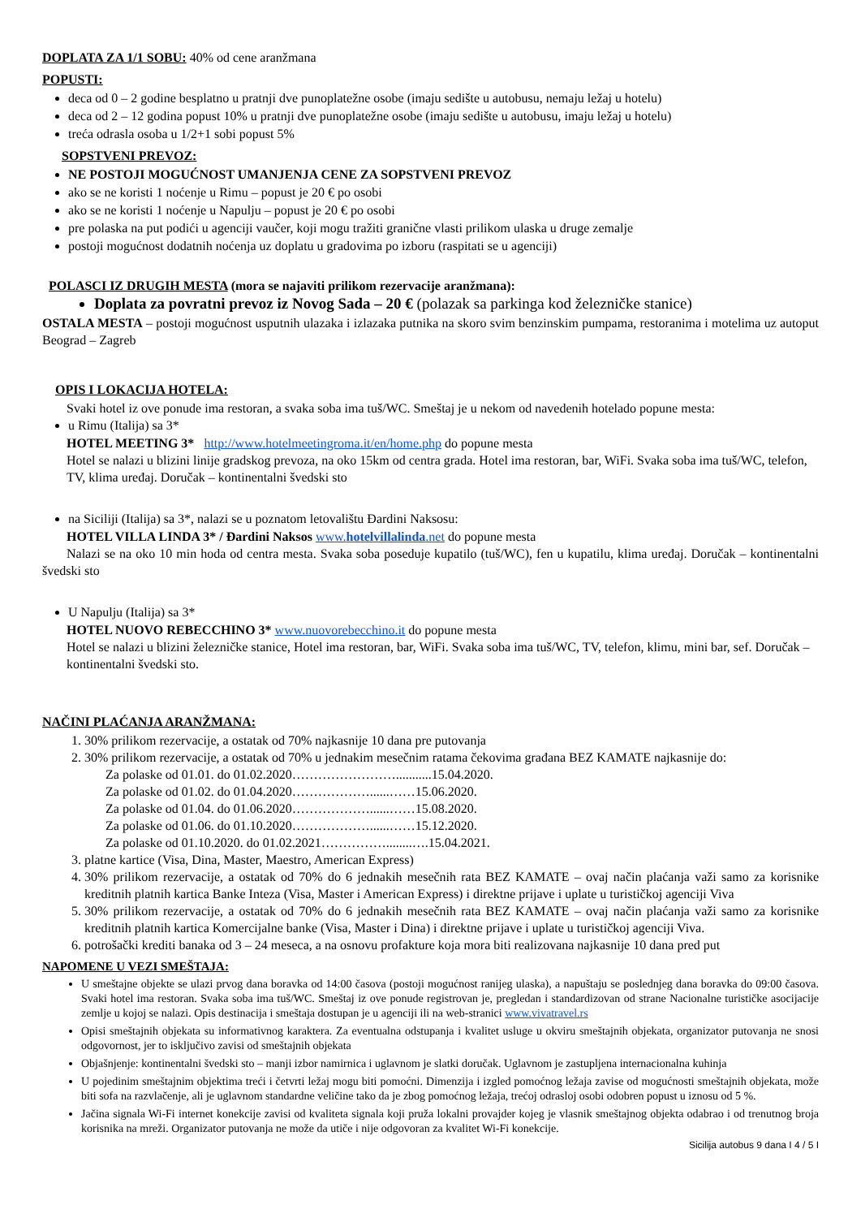DOPLATA ZA 1/1 SOBU: 40% od cene aranžmana
POPUSTI:
deca od 0 – 2 godine besplatno u pratnji dve punoplatežne osobe (imaju sedište u autobusu, nemaju ležaj u hotelu)
deca od 2 – 12 godina popust 10% u pratnji dve punoplatežne osobe (imaju sedište u autobusu, imaju ležaj u hotelu)
treća odrasla osoba u 1/2+1 sobi popust 5%
SOPSTVENI PREVOZ:
NE POSTOJI MOGUĆNOST UMANJENJA CENE ZA SOPSTVENI PREVOZ
ako se ne koristi 1 noćenje u Rimu – popust je 20 € po osobi
ako se ne koristi 1 noćenje u Napulju – popust je 20 € po osobi
pre polaska na put podići u agenciji vaučer, koji mogu tražiti granične vlasti prilikom ulaska u druge zemalje
postoji mogućnost dodatnih noćenja uz doplatu u gradovima po izboru (raspitati se u agenciji)
POLASCI IZ DRUGIH MESTA (mora se najaviti prilikom rezervacije aranžmana):
Doplata za povratni prevoz iz Novog Sada – 20 € (polazak sa parkinga kod železničke stanice)
OSTALA MESTA – postoji mogućnost usputnih ulazaka i izlazaka putnika na skoro svim benzinskim pumpama, restoranima i motelima uz autoput Beograd – Zagreb
OPIS I LOKACIJA HOTELA:
Svaki hotel iz ove ponude ima restoran, a svaka soba ima tuš/WC. Smeštaj je u nekom od navedenih hotelado popune mesta:
u Rimu (Italija) sa 3*
HOTEL MEETING 3* http://www.hotelmeetingroma.it/en/home.php do popune mesta
Hotel se nalazi u blizini linije gradskog prevoza, na oko 15km od centra grada. Hotel ima restoran, bar, WiFi. Svaka soba ima tuš/WC, telefon, TV, klima uređaj. Doručak – kontinentalni švedski sto
na Siciliji (Italija) sa 3*, nalazi se u poznatom letovalištu Đardini Naksosu:
HOTEL VILLA LINDA 3* / Đardini Naksos www.hotelvillalinda.net do popune mesta
Nalazi se na oko 10 min hoda od centra mesta. Svaka soba poseduje kupatilo (tuš/WC), fen u kupatilu, klima uređaj. Doručak – kontinentalni švedski sto
U Napulju (Italija) sa 3*
HOTEL NUOVO REBECCHINO 3* www.nuovorebecchino.it do popune mesta
Hotel se nalazi u blizini železničke stanice, Hotel ima restoran, bar, WiFi. Svaka soba ima tuš/WC, TV, telefon, klimu, mini bar, sef. Doručak – kontinentalni švedski sto.
NAČINI PLAĆANJA ARANŽMANA:
1. 30% prilikom rezervacije, a ostatak od 70% najkasnije 10 dana pre putovanja
2. 30% prilikom rezervacije, a ostatak od 70% u jednakim mesečnim ratama čekovima građana BEZ KAMATE najkasnije do:
Za polaske od 01.01. do 01.02.2020……………………...........15.04.2020.
Za polaske od 01.02. do 01.04.2020………………......……15.06.2020.
Za polaske od 01.04. do 01.06.2020………………......……15.08.2020.
Za polaske od 01.06. do 01.10.2020………………......……15.12.2020.
Za polaske od 01.10.2020. do 01.02.2021……………........….15.04.2021.
3. platne kartice (Visa, Dina, Master, Maestro, American Express)
4. 30% prilikom rezervacije, a ostatak od 70% do 6 jednakih mesečnih rata BEZ KAMATE – ovaj način plaćanja važi samo za korisnike kreditnih platnih kartica Banke Inteza (Visa, Master i American Express) i direktne prijave i uplate u turističkoj agenciji Viva
5. 30% prilikom rezervacije, a ostatak od 70% do 6 jednakih mesečnih rata BEZ KAMATE – ovaj način plaćanja važi samo za korisnike kreditnih platnih kartica Komercijalne banke (Visa, Master i Dina) i direktne prijave i uplate u turističkoj agenciji Viva.
6. potrošački krediti banaka od 3 – 24 meseca, a na osnovu profakture koja mora biti realizovana najkasnije 10 dana pred put
NAPOMENE U VEZI SMEŠTAJA:
U smeštajne objekte se ulazi prvog dana boravka od 14:00 časova (postoji mogućnost ranijeg ulaska), a napuštaju se poslednjeg dana boravka do 09:00 časova. Svaki hotel ima restoran. Svaka soba ima tuš/WC. Smeštaj iz ove ponude registrovan je, pregledan i standardizovan od strane Nacionalne turističke asocijacije zemlje u kojoj se nalazi. Opis destinacija i smeštaja dostupan je u agenciji ili na web-stranici www.vivatravel.rs
Opisi smeštajnih objekata su informativnog karaktera. Za eventualna odstupanja i kvalitet usluge u okviru smeštajnih objekata, organizator putovanja ne snosi odgovornost, jer to isključivo zavisi od smeštajnih objekata
Objašnjenje: kontinentalni švedski sto – manji izbor namirnica i uglavnom je slatki doručak. Uglavnom je zastupljena internacionalna kuhinja
U pojedinim smeštajnim objektima treći i četvrti ležaj mogu biti pomoćni. Dimenzija i izgled pomoćnog ležaja zavise od mogućnosti smeštajnih objekata, može biti sofa na razvlačenje, ali je uglavnom standardne veličine tako da je zbog pomoćnog ležaja, trećoj odrasloj osobi odobren popust u iznosu od 5 %.
Jačina signala Wi-Fi internet konekcije zavisi od kvaliteta signala koji pruža lokalni provajder kojeg je vlasnik smeštajnog objekta odabrao i od trenutnog broja korisnika na mreži. Organizator putovanja ne može da utiče i nije odgovoran za kvalitet Wi-Fi konekcije.
Sicilija autobus 9 dana I 4 / 5 I